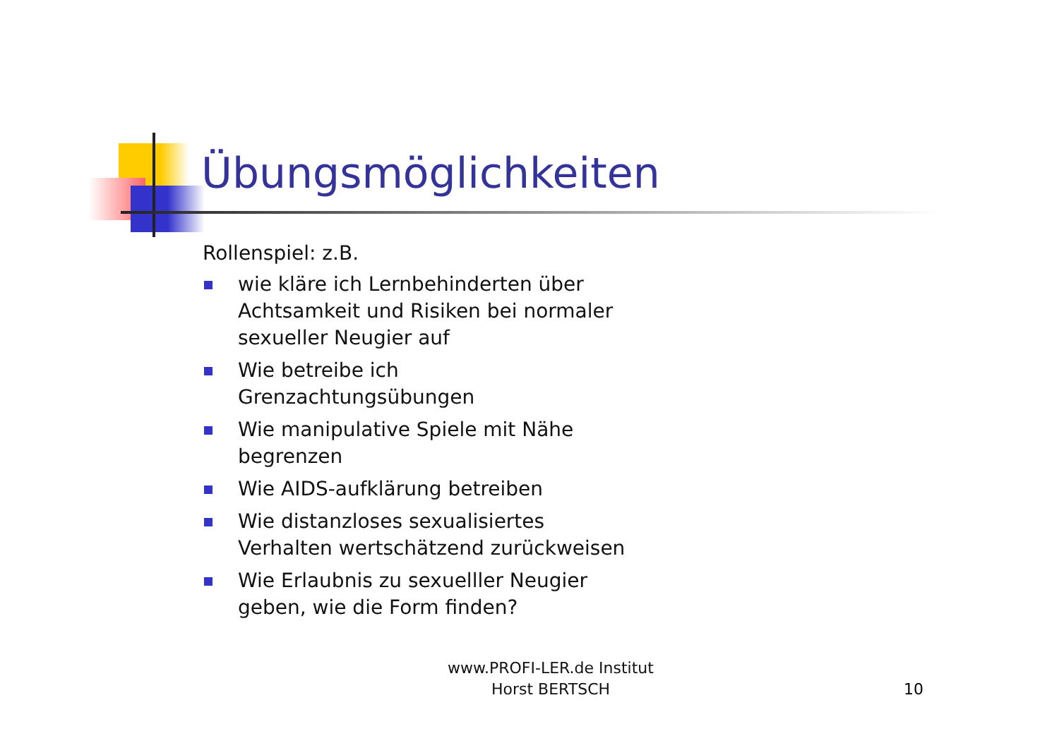Übungsmöglichkeiten
Rollenspiel: z.B.
wie kläre ich Lernbehinderten über Achtsamkeit und Risiken bei normaler sexueller Neugier auf
Wie betreibe ich Grenzachtungsübungen
Wie manipulative Spiele mit Nähe begrenzen
Wie AIDS-aufklärung betreiben
Wie distanzloses sexualisiertes Verhalten wertschätzend zurückweisen
Wie Erlaubnis zu sexuelller Neugier geben, wie die Form finden?
www.PROFI-LER.de Institut
Horst BERTSCH
10